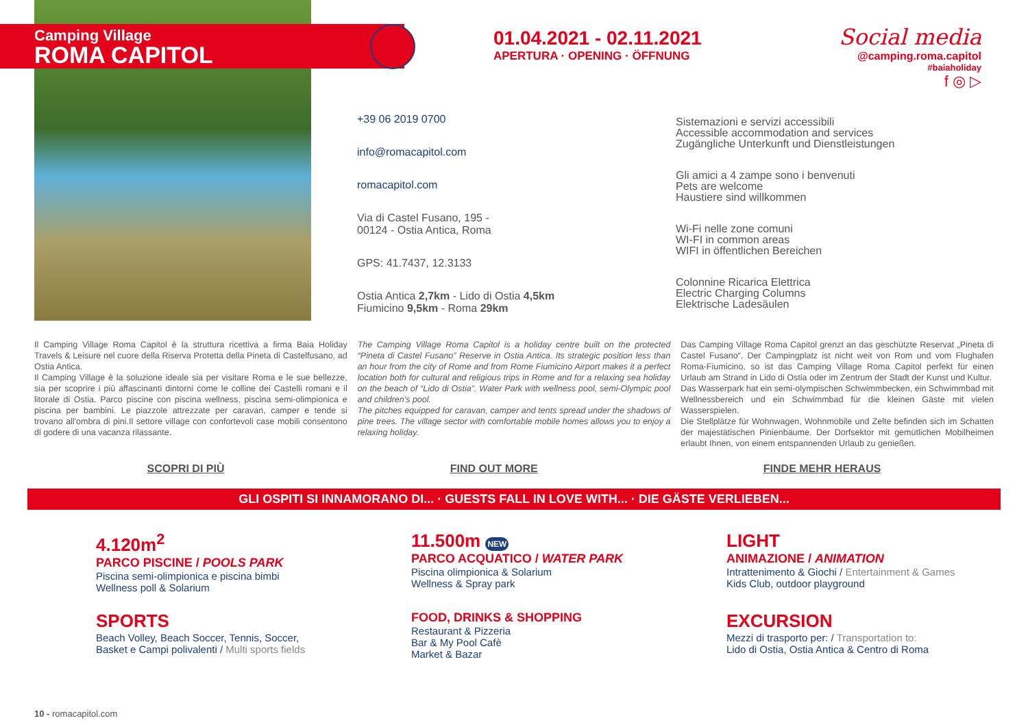+39 06 2019 0700
info@romacapitol.com
romacapitol.com
Via di Castel Fusano, 195 -
00124 - Ostia Antica, Roma
GPS: 41.7437, 12.3133
Ostia Antica 2,7km - Lido di Ostia 4,5km
Fiumicino 9,5km - Roma 29km
Sistemazioni e servizi accessibili
Accessible accommodation and services
Zugängliche Unterkunft und Dienstleistungen
Gli amici a 4 zampe sono i benvenuti
Pets are welcome
Haustiere sind willkommen
Wi-Fi nelle zone comuni
WI-FI in common areas
WIFI in öffentlichen Bereichen
Colonnine Ricarica Elettrica
Electric Charging Columns
Elektrische Ladesäulen
Camping Village
ROMA CAPITOL
01.04.2021 - 02.11.2021
APERTURA · OPENING · ÖFFNUNG
Social media
@camping.roma.capitol
#baiaholiday
f ◎ ▷
Il Camping Village Roma Capitol è la struttura ricettiva a firma Baia Holiday Travels & Leisure nel cuore della Riserva Protetta della Pineta di Castelfusano, ad Ostia Antica.
Il Camping Village è la soluzione ideale sia per visitare Roma e le sue bellezze, sia per scoprire i più affascinanti dintorni come le colline dei Castelli romani e il litorale di Ostia. Parco piscine con piscina wellness, piscina semi-olimpionica e piscina per bambini. Le piazzole attrezzate per caravan, camper e tende si trovano all'ombra di pini.Il settore village con confortevoli case mobili consentono di godere di una vacanza rilassante.
The Camping Village Roma Capitol is a holiday centre built on the protected “Pineta di Castel Fusano” Reserve in Ostia Antica. Its strategic position less than an hour from the city of Rome and from Rome Fiumicino Airport makes it a perfect location both for cultural and religious trips in Rome and for a relaxing sea holiday on the beach of “Lido di Ostia”. Water Park with wellness pool, semi-Olympic pool and children's pool.
The pitches equipped for caravan, camper and tents spread under the shadows of pine trees. The village sector with comfortable mobile homes allows you to enjoy a relaxing holiday.
Das Camping Village Roma Capitol grenzt an das geschützte Reservat „Pineta di Castel Fusano“. Der Campingplatz ist nicht weit von Rom und vom Flughafen Roma-Fiumicino, so ist das Camping Village Roma Capitol perfekt für einen Urlaub am Strand in Lido di Ostia oder im Zentrum der Stadt der Kunst und Kultur.
Das Wasserpark hat ein semi-olympischen Schwimmbecken, ein Schwimmbad mit Wellnessbereich und ein Schwimmbad für die kleinen Gäste mit vielen Wasserspielen.
Die Stellplätze für Wohnwagen, Wohnmobile und Zelte befinden sich im Schatten der majestätischen Pinienbäume. Der Dorfsektor mit gemütlichen Mobilheimen erlaubt Ihnen, von einem entspannenden Urlaub zu genießen.
SCOPRI DI PIÙ FIND OUT MORE FINDE MEHR HERAUS
GLI OSPITI SI INNAMORANO DI... · GUESTS FALL IN LOVE WITH... · DIE GÄSTE VERLIEBEN...
4.120m<sup>2</sup>
PARCO PISCINE / POOLS PARK
Piscina semi-olimpionica e piscina bimbi
Wellness poll & Solarium
11.500m NEW
PARCO ACQUATICO / WATER PARK
Piscina olimpionica & Solarium
Wellness & Spray park
LIGHT
ANIMAZIONE / ANIMATION
Intrattenimento & Giochi / Entertainment & Games
Kids Club, outdoor playground
SPORTS
Beach Volley, Beach Soccer, Tennis, Soccer,
Basket e Campi polivalenti / Multi sports fields
FOOD, DRINKS & SHOPPING
Restaurant & Pizzeria
Bar & My Pool Cafè
Market & Bazar
EXCURSION
Mezzi di trasporto per: / Transportation to:
Lido di Ostia, Ostia Antica & Centro di Roma
10 - romacapitol.com